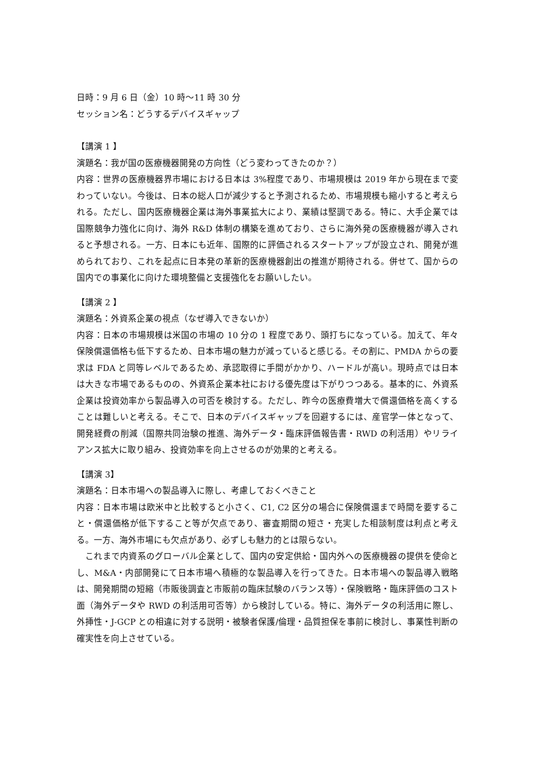日時：9 月 6 日（金）10 時～11 時 30 分
セッション名：どうするデバイスギャップ
【講演 1 】
演題名：我が国の医療機器開発の方向性（どう変わってきたのか？）
内容：世界の医療機器界市場における日本は 3%程度であり、市場規模は 2019 年から現在まで変わっていない。今後は、日本の総人口が減少すると予測されるため、市場規模も縮小すると考えられる。ただし、国内医療機器企業は海外事業拡大により、業績は堅調である。特に、大手企業では国際競争力強化に向け、海外 R&D 体制の構築を進めており、さらに海外発の医療機器が導入されると予想される。一方、日本にも近年、国際的に評価されるスタートアップが設立され、開発が進められており、これを起点に日本発の革新的医療機器創出の推進が期待される。併せて、国からの国内での事業化に向けた環境整備と支援強化をお願いしたい。
【講演 2 】
演題名：外資系企業の視点（なぜ導入できないか）
内容：日本の市場規模は米国の市場の 10 分の 1 程度であり、頭打ちになっている。加えて、年々保険償還価格も低下するため、日本市場の魅力が減っていると感じる。その割に、PMDA からの要求は FDA と同等レベルであるため、承認取得に手間がかかり、ハードルが高い。現時点では日本は大きな市場であるものの、外資系企業本社における優先度は下がりつつある。基本的に、外資系企業は投資効率から製品導入の可否を検討する。ただし、昨今の医療費増大で償還価格を高くすることは難しいと考える。そこで、日本のデバイスギャップを回避するには、産官学一体となって、開発経費の削減（国際共同治験の推進、海外データ・臨床評価報告書・RWD の利活用）やリライアンス拡大に取り組み、投資効率を向上させるのが効果的と考える。
【講演 3】
演題名：日本市場への製品導入に際し、考慮しておくべきこと
内容：日本市場は欧米中と比較すると小さく、C1, C2 区分の場合に保険償還まで時間を要すること・償還価格が低下すること等が欠点であり、審査期間の短さ・充実した相談制度は利点と考える。一方、海外市場にも欠点があり、必ずしも魅力的とは限らない。
　これまで内資系のグローバル企業として、国内の安定供給・国内外への医療機器の提供を使命とし、M&A・内部開発にて日本市場へ積極的な製品導入を行ってきた。日本市場への製品導入戦略は、開発期間の短縮（市販後調査と市販前の臨床試験のバランス等）・保険戦略・臨床評価のコスト面（海外データや RWD の利活用可否等）から検討している。特に、海外データの利活用に際し、外挿性・J-GCP との相違に対する説明・被験者保護/倫理・品質担保を事前に検討し、事業性判断の確実性を向上させている。